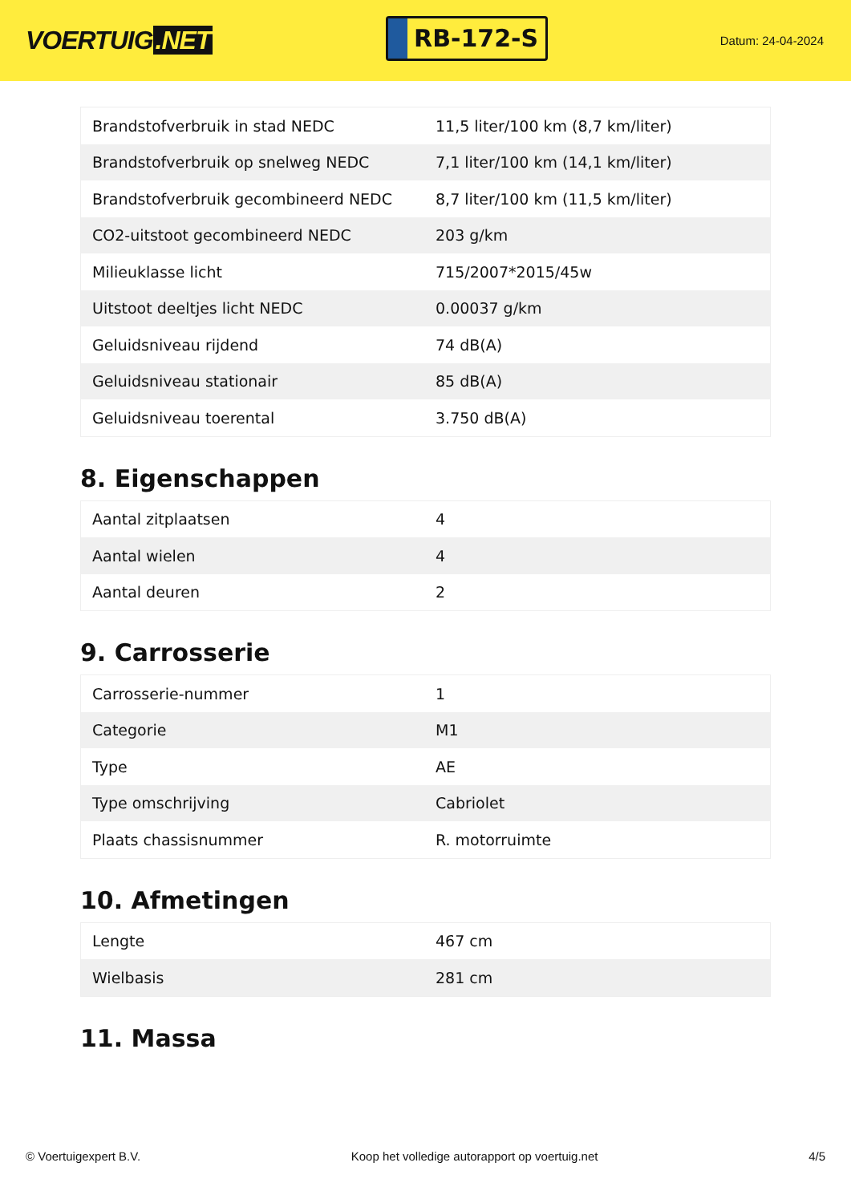VOERTUIG.NET
RB-172-S
Datum: 24-04-2024
| Brandstofverbruik in stad NEDC | 11,5 liter/100 km (8,7 km/liter) |
| Brandstofverbruik op snelweg NEDC | 7,1 liter/100 km (14,1 km/liter) |
| Brandstofverbruik gecombineerd NEDC | 8,7 liter/100 km (11,5 km/liter) |
| CO2-uitstoot gecombineerd NEDC | 203 g/km |
| Milieuklasse licht | 715/2007*2015/45w |
| Uitstoot deeltjes licht NEDC | 0.00037 g/km |
| Geluidsniveau rijdend | 74 dB(A) |
| Geluidsniveau stationair | 85 dB(A) |
| Geluidsniveau toerental | 3.750 dB(A) |
8. Eigenschappen
| Aantal zitplaatsen | 4 |
| Aantal wielen | 4 |
| Aantal deuren | 2 |
9. Carrosserie
| Carrosserie-nummer | 1 |
| Categorie | M1 |
| Type | AE |
| Type omschrijving | Cabriolet |
| Plaats chassisnummer | R. motorruimte |
10. Afmetingen
| Lengte | 467 cm |
| Wielbasis | 281 cm |
11. Massa
© Voertuigexpert B.V. Koop het volledige autorapport op voertuig.net 4/5